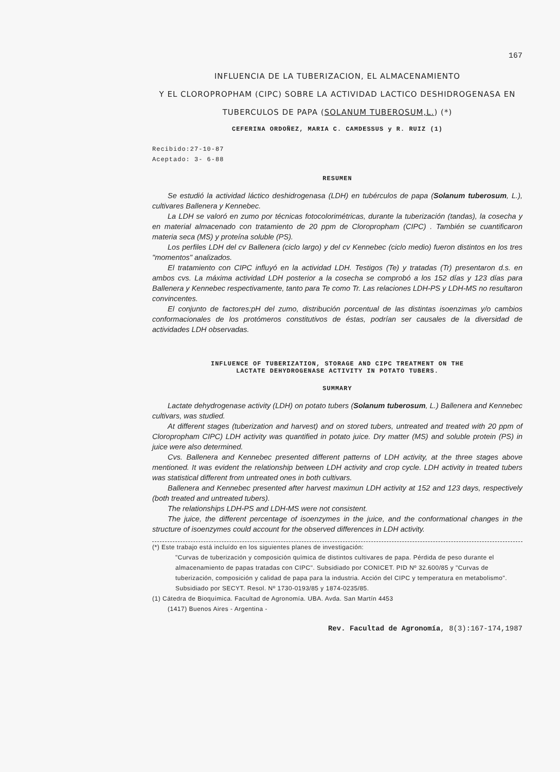167
INFLUENCIA DE LA TUBERIZACION, EL ALMACENAMIENTO
Y EL CLOROPROPHAM (CIPC) SOBRE LA ACTIVIDAD LACTICO DESHIDROGENASA EN
TUBERCULOS DE PAPA (SOLANUM TUBEROSUM,L.) (*)
CEFERINA ORDOÑEZ, MARIA C. CAMDESSUS y R. RUIZ (1)
Recibido:27-10-87
Aceptado: 3- 6-88
RESUMEN
Se estudió la actividad láctico deshidrogenasa (LDH) en tubérculos de papa (Solanum tuberosum, L.), cultivares Ballenera y Kennebec.
La LDH se valoró en zumo por técnicas fotocolorimétricas, durante la tuberización (tandas), la cosecha y en material almacenado con tratamiento de 20 ppm de Cloropropham (CIPC) . También se cuantificaron materia seca (MS) y proteína soluble (PS).
Los perfiles LDH del cv Ballenera (ciclo largo) y del cv Kennebec (ciclo medio) fueron distintos en los tres "momentos" analizados.
El tratamiento con CIPC influyó en la actividad LDH. Testigos (Te) y tratadas (Tr) presentaron d.s. en ambos cvs. La máxima actividad LDH posterior a la cosecha se comprobó a los 152 días y 123 días para Ballenera y Kennebec respectivamente, tanto para Te como Tr. Las relaciones LDH-PS y LDH-MS no resultaron convincentes.
El conjunto de factores:pH del zumo, distribución porcentual de las distintas isoenzimas y/o cambios conformacionales de los protómeros constitutivos de éstas, podrían ser causales de la diversidad de actividades LDH observadas.
INFLUENCE OF TUBERIZATION, STORAGE AND CIPC TREATMENT ON THE
LACTATE DEHYDROGENASE ACTIVITY IN POTATO TUBERS.
SUMMARY
Lactate dehydrogenase activity (LDH) on potato tubers (Solanum tuberosum, L.) Ballenera and Kennebec cultivars, was studied.
At different stages (tuberization and harvest) and on stored tubers, untreated and treated with 20 ppm of Cloropropham CIPC) LDH activity was quantified in potato juice. Dry matter (MS) and soluble protein (PS) in juice were also determined.
Cvs. Ballenera and Kennebec presented different patterns of LDH activity, at the three stages above mentioned. It was evident the relationship between LDH activity and crop cycle. LDH activity in treated tubers was statistical different from untreated ones in both cultivars.
Ballenera and Kennebec presented after harvest maximun LDH activity at 152 and 123 days, respectively (both treated and untreated tubers).
The relationships LDH-PS and LDH-MS were not consistent.
The juice, the different percentage of isoenzymes in the juice, and the conformational changes in the structure of isoenzymes could account for the observed differences in LDH activity.
(*) Este trabajo está incluído en los siguientes planes de investigación:
"Curvas de tuberización y composición química de distintos cultivares de papa. Pérdida de peso durante el almacenamiento de papas tratadas con CIPC". Subsidiado por CONICET. PID Nº 32.600/85 y "Curvas de tuberización, composición y calidad de papa para la industria. Acción del CIPC y temperatura en metabolismo". Subsidiado por SECYT. Resol. Nº 1730-0193/85 y 1874-0235/85.
(1) Cátedra de Bioquímica. Facultad de Agronomía. UBA. Avda. San Martín 4453
(1417) Buenos Aires - Argentina -
Rev. Facultad de Agronomía, 8(3):167-174,1987